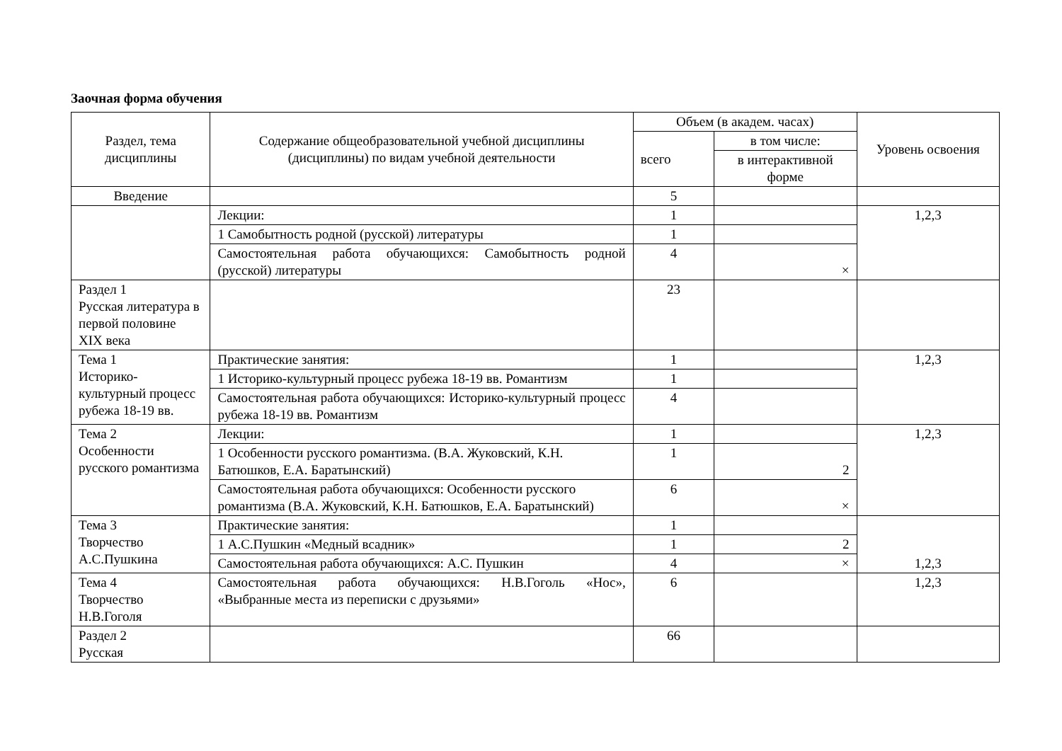Заочная форма обучения
| Раздел, тема дисциплины | Содержание общеобразовательной учебной дисциплины (дисциплины) по видам учебной деятельности | Объем (в академ. часах) | | Уровень освоения |
| --- | --- | --- | --- | --- |
| | | всего | в том числе: | |
| | | | в интерактивной форме | |
| Введение | | 5 | | |
| | Лекции: | 1 | | 1,2,3 |
| | 1 Самобытность родной (русской) литературы | 1 | | |
| | Самостоятельная работа обучающихся: Самобытность родной (русской) литературы | 4 | × | |
| Раздел 1 Русская литература в первой половине XIX века | | 23 | | |
| Тема 1 Историко-культурный процесс рубежа 18-19 вв. | Практические занятия: | 1 | | 1,2,3 |
| | 1 Историко-культурный процесс рубежа 18-19 вв. Романтизм | 1 | | |
| | Самостоятельная работа обучающихся: Историко-культурный процесс рубежа 18-19 вв. Романтизм | 4 | | |
| Тема 2 Особенности русского романтизма | Лекции: | 1 | | 1,2,3 |
| | 1 Особенности русского романтизма. (В.А. Жуковский, К.Н. Батюшков, Е.А. Баратынский) | 1 | 2 | |
| | Самостоятельная работа обучающихся: Особенности русского романтизма (В.А. Жуковский, К.Н. Батюшков, Е.А. Баратынский) | 6 | × | |
| Тема 3 Творчество А.С.Пушкина | Практические занятия: | 1 | | 1,2,3 |
| | 1 А.С.Пушкин «Медный всадник» | 1 | 2 | |
| | Самостоятельная работа обучающихся: А.С. Пушкин | 4 | × | |
| Тема 4 Творчество Н.В.Гоголя | Самостоятельная работа обучающихся: Н.В.Гоголь «Нос», «Выбранные места из переписки с друзьями» | 6 | | 1,2,3 |
| Раздел 2 Русская | | 66 | | |